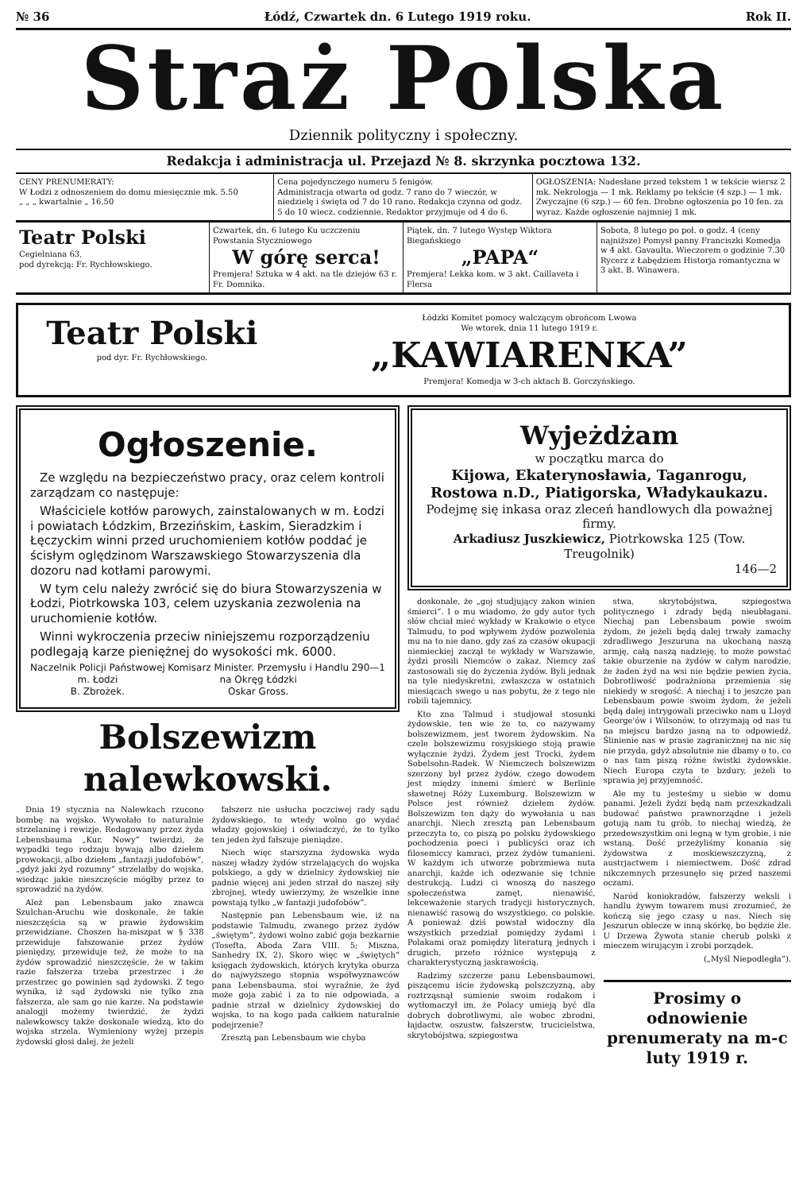№ 36 Łódź, Czwartek dn. 6 Lutego 1919 roku. Rok II.
Straż Polska
Dziennik polityczny i społeczny.
Redakcja i administracja ul. Przejazd № 8. skrzynka pocztowa 132.
CENY PRENUMERATY:
W Łodzi z odnoszeniem do domu miesięcznie mk. 5.50
„ „ „ kwartalnie „ 16,50
Cena pojedynczego numeru 5 fenigów.
Administracja otwarta od godz. 7 rano do 7 wieczór, w niedzielę i święta od 7 do 10 rano. Redakcja czynna od godz. 5 do 10 wiecz. codziennie. Redaktor przyjmuje od 4 do 6.
OGŁOSZENIA: Nadesłane przed tekstem 1 w tekście wiersz 2 mk. Nekrologja — 1 mk. Reklamy po tekście (4 szp.) — 1 mk. Zwyczajne (6 szp.) — 60 fen. Drobne ogłoszenia po 10 fen. za wyraz. Każde ogłoszenie najmniej 1 mk.
Teatr Polski
Cegielniana 63,
pod dyrekcją: Fr. Rychłowskiego.
Czwartek, dn. 6 lutego Ku uczczeniu Powstania Styczniowego
W górę serca!
Premjera! Sztuka w 4 akt. na tle dziejów 63 r. Fr. Domnika.
Piątek, dn. 7 lutego Występ Wiktora Biegańskiego
„PAPA“
Premjera! Lekka kom. w 3 akt. Caillaveta i Flersa
Sobota, 8 lutego po poł. o godz. 4 (ceny najniższe) Pomysł panny Franciszki Komedja w 4 akt. Gavaulta. Wieczorem o godzinie 7.30 Rycerz z Łabędziem Historja romantyczna w 3 akt. B. Winawera.
Teatr Polski
pod dyr. Fr. Rychłowskiego.
Łódzki Komitet pomocy walczącym obrońcom Lwowa
We wtorek, dnia 11 lutego 1919 r.
„KAWIARENKA”
Premjera! Komedja w 3-ch aktach B. Gorczyńskiego.
Ogłoszenie.
Ze względu na bezpieczeństwo pracy, oraz celem kontroli zarządzam co następuje:
Właściciele kotłów parowych, zainstalowanych w m. Łodzi i powiatach Łódzkim, Brzezińskim, Łaskim, Sieradzkim i Łęczyckim winni przed uruchomieniem kotłów poddać je ścisłym oględzinom Warszawskiego Stowarzyszenia dla dozoru nad kotłami parowymi.
W tym celu należy zwrócić się do biura Stowarzyszenia w Łodzi, Piotrkowska 103, celem uzyskania zezwolenia na uruchomienie kotłów.
Winni wykroczenia przeciw niniejszemu rozporządzeniu podlegają karze pieniężnej do wysokości mk. 6000.
Naczelnik Policji Państwowej
m. Łodzi
B. Zbrożek. Komisarz Minister. Przemysłu i Handlu
na Okręg Łódzki
Oskar Gross. 290—1
Bolszewizm nalewkowski.
Dnia 19 stycznia na Nalewkach rzucono bombę na wojsko. Wywołało to naturalnie strzelaninę i rewizje. Redagowany przez żyda Lebensbauma „Kur. Nowy“ twierdzi, że wypadki tego rodzaju bywają albo dziełem prowokacji, albo dziełem „fantazji judofobów“, „gdyż jaki żyd rozumny“ strzelałby do wojska, wiedząc jakie nieszczęście mógłby przez to sprowadzić na żydów.
Ależ pan Lebensbaum jako znawca Szulchan-Aruchu wie doskonale, że takie nieszczęścia są w prawie żydowskim przewidziane. Choszen ha-miszpat w § 338 przewiduje fałszowanie przez żydów pieniędzy, przewiduje też, że może to na żydów sprowadzić nieszczęście, że w takim razie fałszerza trzeba przestrzec i że przestrzec go powinien sąd żydowski. Z tego wynika, iż sąd żydowski nie tylko zna fałszerza, ale sam go nie karze. Na podstawie analogji możemy twierdzić, że żydzi nalewkowscy także doskonale wiedzą, kto do wojska strzela. Wymieniony wyżej przepis żydowski głosi dalej, że jeżeli
fałszerz nie usłucha poczciwej rady sądu żydowskiego, to wtedy wolno go wydać władzy gojowskiej i oświadczyć, że to tylko ten jeden żyd fałszuje pieniądze.
Niech więc starszyzna żydowska wyda naszej władzy żydów strzelających do wojska polskiego, a gdy w dzielnicy żydowskiej nie padnie więcej ani jeden strzał do naszej siły zbrojnej, wtedy uwierzymy, że wszelkie inne powstają tylko „w fantazji judofobów“.
Następnie pan Lebensbaum wie, iż na podstawie Talmudu, zwanego przez żydów „świętym“, żydowi wolno zabić goja bezkarnie (Tosefta, Aboda Zara VIII. 5; Miszna, Sanhedry IX, 2). Skoro więc w „świętych“ księgach żydowskich, których krytyka oburza do najwyższego stopnia współwyznawców pana Lebensbauma, stoi wyraźnie, że żyd może goja zabić i za to nie odpowiada, a padnie strzał w dzielnicy żydowskiej do wojska, to na kogo pada całkiem naturalnie podejrzenie?
Zresztą pan Lebensbaum wie chyba
Wyjeżdżam
w początku marca do
Kijowa, Ekaterynosławia, Taganrogu, Rostowa n.D., Piatigorska, Władykaukazu.
Podejmę się inkasa oraz zleceń handlowych dla poważnej firmy.
Arkadiusz Juszkiewicz, Piotrkowska 125 (Tow. Treugolnik)
146—2
doskonale, że „goj studjujący zakon winien śmierci“. I o mu wiadomo, że gdy autor tych słów chciał mieć wykłady w Krakowie o etyce Talmudu, to pod wpływem żydów pozwolenia mu na to nie dano, gdy zaś za czasów okupacji niemieckiej zaczął te wykłady w Warszawie, żydzi prosili Niemców o zakaz, Niemcy zaś zastosowali się do życzenia żydów. Byli jednak na tyle niedyskretni, zwłaszcza w ostatnich miesiącach swego u nas pobytu, że z tego nie robili tajemnicy.
Kto zna Talmud i studjował stosunki żydowskie, ten wie że to, co nazywamy bolszewizmem, jest tworem żydowskim. Na czele bolszewizmu rosyjskiego stoją prawie wyłącznie żydzi. Żydem jest Trocki, żydem Sobelsohn-Radek. W Niemczech bolszewizm szerzony był przez żydów, czego dowodem jest między innemi śmierć w Berlinie sławetnej Róży Luxemburg. Bolszewizm w Polsce jest również dziełem żydów. Bolszewizm ten dąży do wywołania u nas anarchji. Niech zresztą pan Lebensbaum przeczyta to, co piszą po polsku żydowskiego pochodzenia poeci i publicyści oraz ich filosemiccy kamraci, przez żydów tumanieni. W każdym ich utworze pobrzmiewa nuta anarchji, każde ich odezwanie się tchnie destrukcją. Ludzi ci wnoszą do naszego społeczeństwa zamęt, nienawiść, lekceważenie starych tradycji historycznych, nienawiść rasową do wszystkiego, co polskie. A ponieważ dziś powstał widoczny dla wszystkich przedział pomiędzy żydami i Polakami oraz pomiędzy literaturą jednych i drugich, przeto różnice występują z charakterystyczną jaskrawością.
Radzimy szczerze panu Lebensbaumowi, piszącemu iście żydowską polszczyzną, aby roztrząsnął sumienie swoim rodakom i wytłomaczył im, że Polacy umieją być dla dobrych dobrotliwymi, ale wobec zbrodni, łajdactw, oszustw, fałszerstw, trucicielstwa, skrytobójstwa, szpiegostwa
stwa, skrytobójstwa, szpiegostwa politycznego i zdrady będą nieubłagani. Niechaj pan Lebensbaum powie swoim żydom, że jeżeli będą dalej trwały zamachy zdradliwego Jeszuruna na ukochaną naszą armję, całą naszą nadzieję, to może powstać takie oburzenie na żydów w całym narodzie, że żaden żyd na wsi nie będzie pewien życia. Dobrotliwość podrażniona przemienia się niekiedy w srogość. A niechaj i to jeszcze pan Lebensbaum powie swoim żydom, że jeżeli będą dalej intrygowali przeciwko nam u Lloyd George'ów i Wilsonów, to otrzymają od nas tu na miejscu bardzo jasną na to odpowiedź. Ślinienie nas w prasie zagranicznej na nic się nie przyda, gdyż absolutnie nie dbamy o to, co o nas tam piszą różne świstki żydowskie. Niech Europa czyta te bzdury, jeżeli to sprawia jej przyjemność.
Ale my tu jesteśmy u siebie w domu panami. Jeżeli żydzi będą nam przeszkadzali budować państwo prawnorządne i jeżeli gotują nam tu grób, to niechaj wiedzą, że przedewszystkim oni legną w tym grobie, i nie wstaną. Dość przeżyliśmy konania się żydowstwa z moskiewszczyzną, z austrjactwem i niemiectwem. Dość zdrad nikczemnych przesunęło się przed naszemi oczami.
Naród koniokradów, fałszerzy weksli i handlu żywym towarem musi zrozumieć, że kończą się jego czasy u nas. Niech się Jeszurun oblecze w inną skórkę, bo będzie źle. U Drzewa Żywota stanie cherub polski z mieczem wirującym i zrobi porządek.
(„Myśl Niepodległa“).
Prosimy o odnowienie prenumeraty na m-c luty 1919 r.